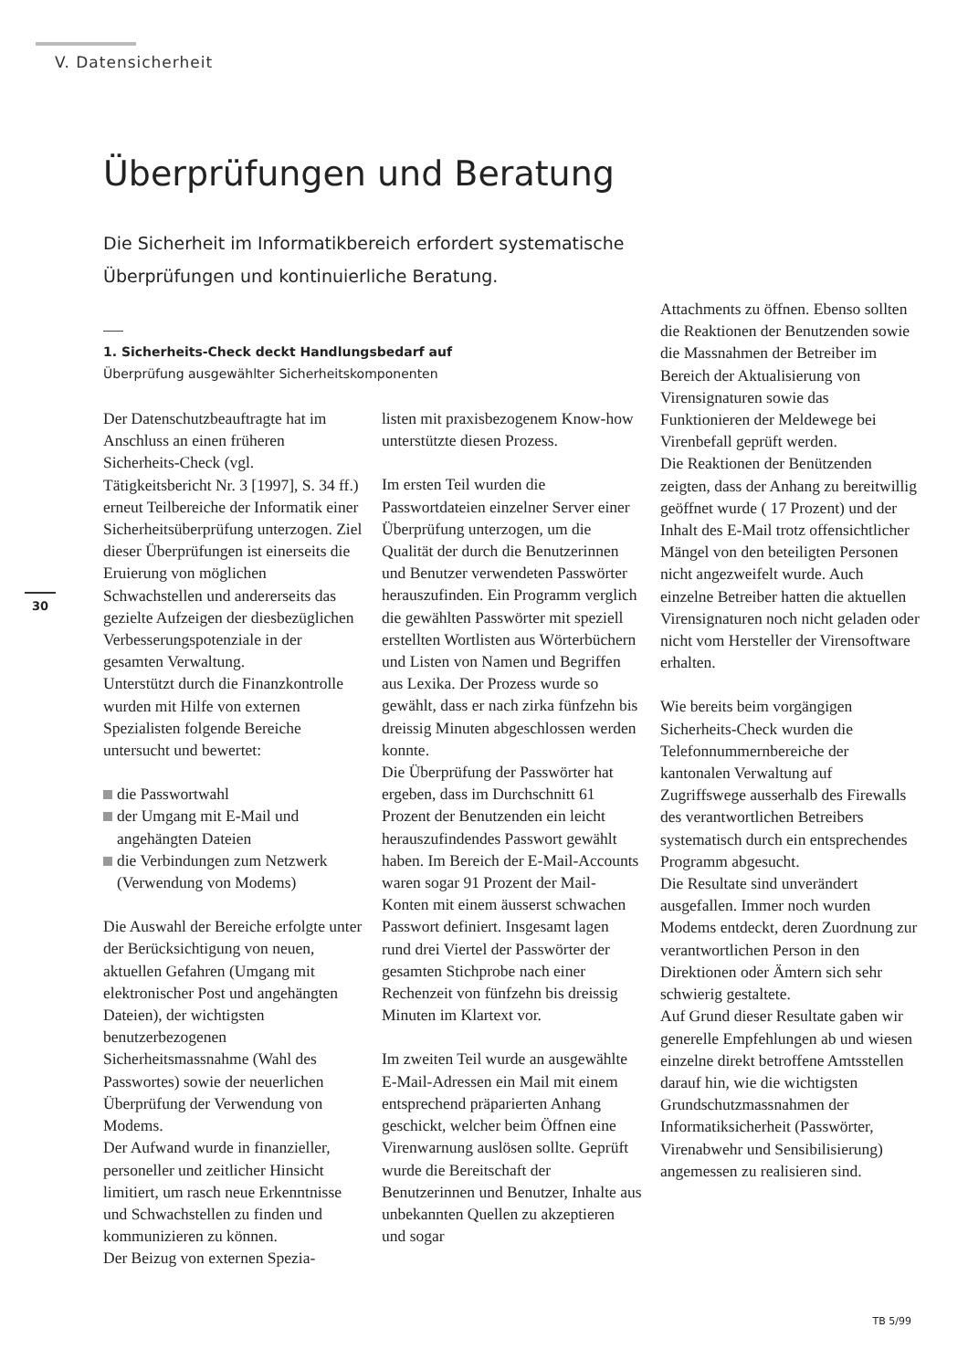V. Datensicherheit
Überprüfungen und Beratung
Die Sicherheit im Informatikbereich erfordert systematische Überprüfungen und kontinuierliche Beratung.
1. Sicherheits-Check deckt Handlungsbedarf auf
Überprüfung ausgewählter Sicherheitskomponenten
30
Der Datenschutzbeauftragte hat im Anschluss an einen früheren Sicherheits-Check (vgl. Tätigkeitsbericht Nr. 3 [1997], S. 34 ff.) erneut Teilbereiche der Informatik einer Sicherheitsüberprüfung unterzogen. Ziel dieser Überprüfungen ist einerseits die Eruierung von möglichen Schwachstellen und andererseits das gezielte Aufzeigen der diesbezüglichen Verbesserungspotenziale in der gesamten Verwaltung.
Unterstützt durch die Finanzkontrolle wurden mit Hilfe von externen Spezialisten folgende Bereiche untersucht und bewertet:
die Passwortwahl
der Umgang mit E-Mail und angehängten Dateien
die Verbindungen zum Netzwerk (Verwendung von Modems)
Die Auswahl der Bereiche erfolgte unter der Berücksichtigung von neuen, aktuellen Gefahren (Umgang mit elektronischer Post und angehängten Dateien), der wichtigsten benutzerbezogenen Sicherheitsmassnahme (Wahl des Passwortes) sowie der neuerlichen Überprüfung der Verwendung von Modems.
Der Aufwand wurde in finanzieller, personeller und zeitlicher Hinsicht limitiert, um rasch neue Erkenntnisse und Schwachstellen zu finden und kommunizieren zu können.
Der Beizug von externen Spezia-
listen mit praxisbezogenem Know-how unterstützte diesen Prozess.
Im ersten Teil wurden die Passwortdateien einzelner Server einer Überprüfung unterzogen, um die Qualität der durch die Benutzerinnen und Benutzer verwendeten Passwörter herauszufinden. Ein Programm verglich die gewählten Passwörter mit speziell erstellten Wortlisten aus Wörterbüchern und Listen von Namen und Begriffen aus Lexika. Der Prozess wurde so gewählt, dass er nach zirka fünfzehn bis dreissig Minuten abgeschlossen werden konnte.
Die Überprüfung der Passwörter hat ergeben, dass im Durchschnitt 61 Prozent der Benutzenden ein leicht herauszufindendes Passwort gewählt haben. Im Bereich der E-Mail-Accounts waren sogar 91 Prozent der Mail-Konten mit einem äusserst schwachen Passwort definiert. Insgesamt lagen rund drei Viertel der Passwörter der gesamten Stichprobe nach einer Rechenzeit von fünfzehn bis dreissig Minuten im Klartext vor.
Im zweiten Teil wurde an ausgewählte E-Mail-Adressen ein Mail mit einem entsprechend präparierten Anhang geschickt, welcher beim Öffnen eine Virenwarnung auslösen sollte. Geprüft wurde die Bereitschaft der Benutzerinnen und Benutzer, Inhalte aus unbekannten Quellen zu akzeptieren und sogar
Attachments zu öffnen. Ebenso sollten die Reaktionen der Benutzenden sowie die Massnahmen der Betreiber im Bereich der Aktualisierung von Virensignaturen sowie das Funktionieren der Meldewege bei Virenbefall geprüft werden.
Die Reaktionen der Benützenden zeigten, dass der Anhang zu bereitwillig geöffnet wurde ( 17 Prozent) und der Inhalt des E-Mail trotz offensichtlicher Mängel von den beteiligten Personen nicht angezweifelt wurde. Auch einzelne Betreiber hatten die aktuellen Virensignaturen noch nicht geladen oder nicht vom Hersteller der Virensoftware erhalten.
Wie bereits beim vorgängigen Sicherheits-Check wurden die Telefonnummernbereiche der kantonalen Verwaltung auf Zugriffswege ausserhalb des Firewalls des verantwortlichen Betreibers systematisch durch ein entsprechendes Programm abgesucht.
Die Resultate sind unverändert ausgefallen. Immer noch wurden Modems entdeckt, deren Zuordnung zur verantwortlichen Person in den Direktionen oder Ämtern sich sehr schwierig gestaltete.
Auf Grund dieser Resultate gaben wir generelle Empfehlungen ab und wiesen einzelne direkt betroffene Amtsstellen darauf hin, wie die wichtigsten Grundschutzmassnahmen der Informatiksicherheit (Passwörter, Virenabwehr und Sensibilisierung) angemessen zu realisieren sind.
TB 5/99